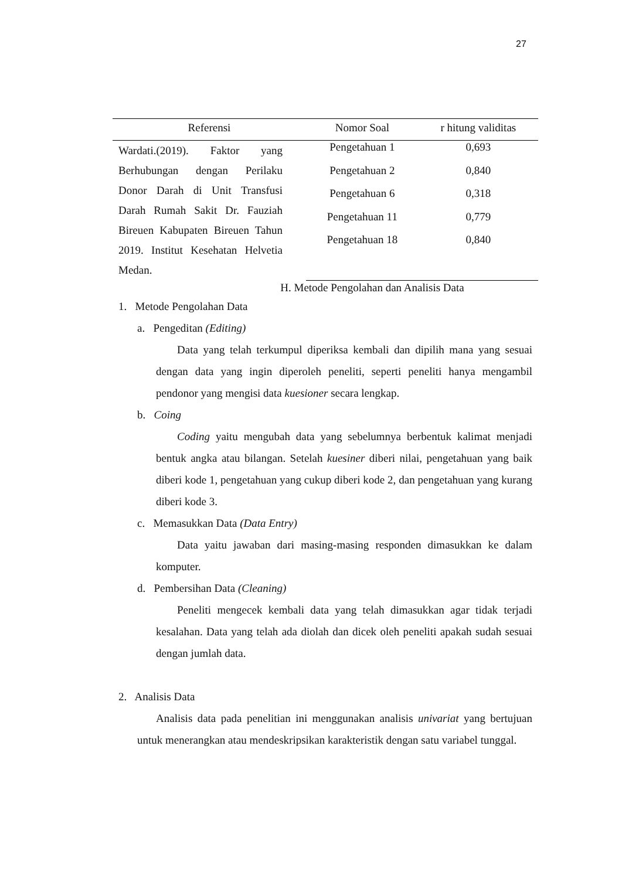27
| Referensi | Nomor Soal | r hitung validitas |
| --- | --- | --- |
| Wardati.(2019). Faktor yang Berhubungan dengan Perilaku Donor Darah di Unit Transfusi Darah Rumah Sakit Dr. Fauziah Bireuen Kabupaten Bireuen Tahun 2019. Institut Kesehatan Helvetia Medan. | Pengetahuan 1 | 0,693 |
| | Pengetahuan 2 | 0,840 |
| | Pengetahuan 6 | 0,318 |
| | Pengetahuan 11 | 0,779 |
| | Pengetahuan 18 | 0,840 |
H. Metode Pengolahan dan Analisis Data
1. Metode Pengolahan Data
a. Pengeditan (Editing)
Data yang telah terkumpul diperiksa kembali dan dipilih mana yang sesuai dengan data yang ingin diperoleh peneliti, seperti peneliti hanya mengambil pendonor yang mengisi data kuesioner secara lengkap.
b. Coing
Coding yaitu mengubah data yang sebelumnya berbentuk kalimat menjadi bentuk angka atau bilangan. Setelah kuesiner diberi nilai, pengetahuan yang baik diberi kode 1, pengetahuan yang cukup diberi kode 2, dan pengetahuan yang kurang diberi kode 3.
c. Memasukkan Data (Data Entry)
Data yaitu jawaban dari masing-masing responden dimasukkan ke dalam komputer.
d. Pembersihan Data (Cleaning)
Peneliti mengecek kembali data yang telah dimasukkan agar tidak terjadi kesalahan. Data yang telah ada diolah dan dicek oleh peneliti apakah sudah sesuai dengan jumlah data.
2. Analisis Data
Analisis data pada penelitian ini menggunakan analisis univariat yang bertujuan untuk menerangkan atau mendeskripsikan karakteristik dengan satu variabel tunggal.